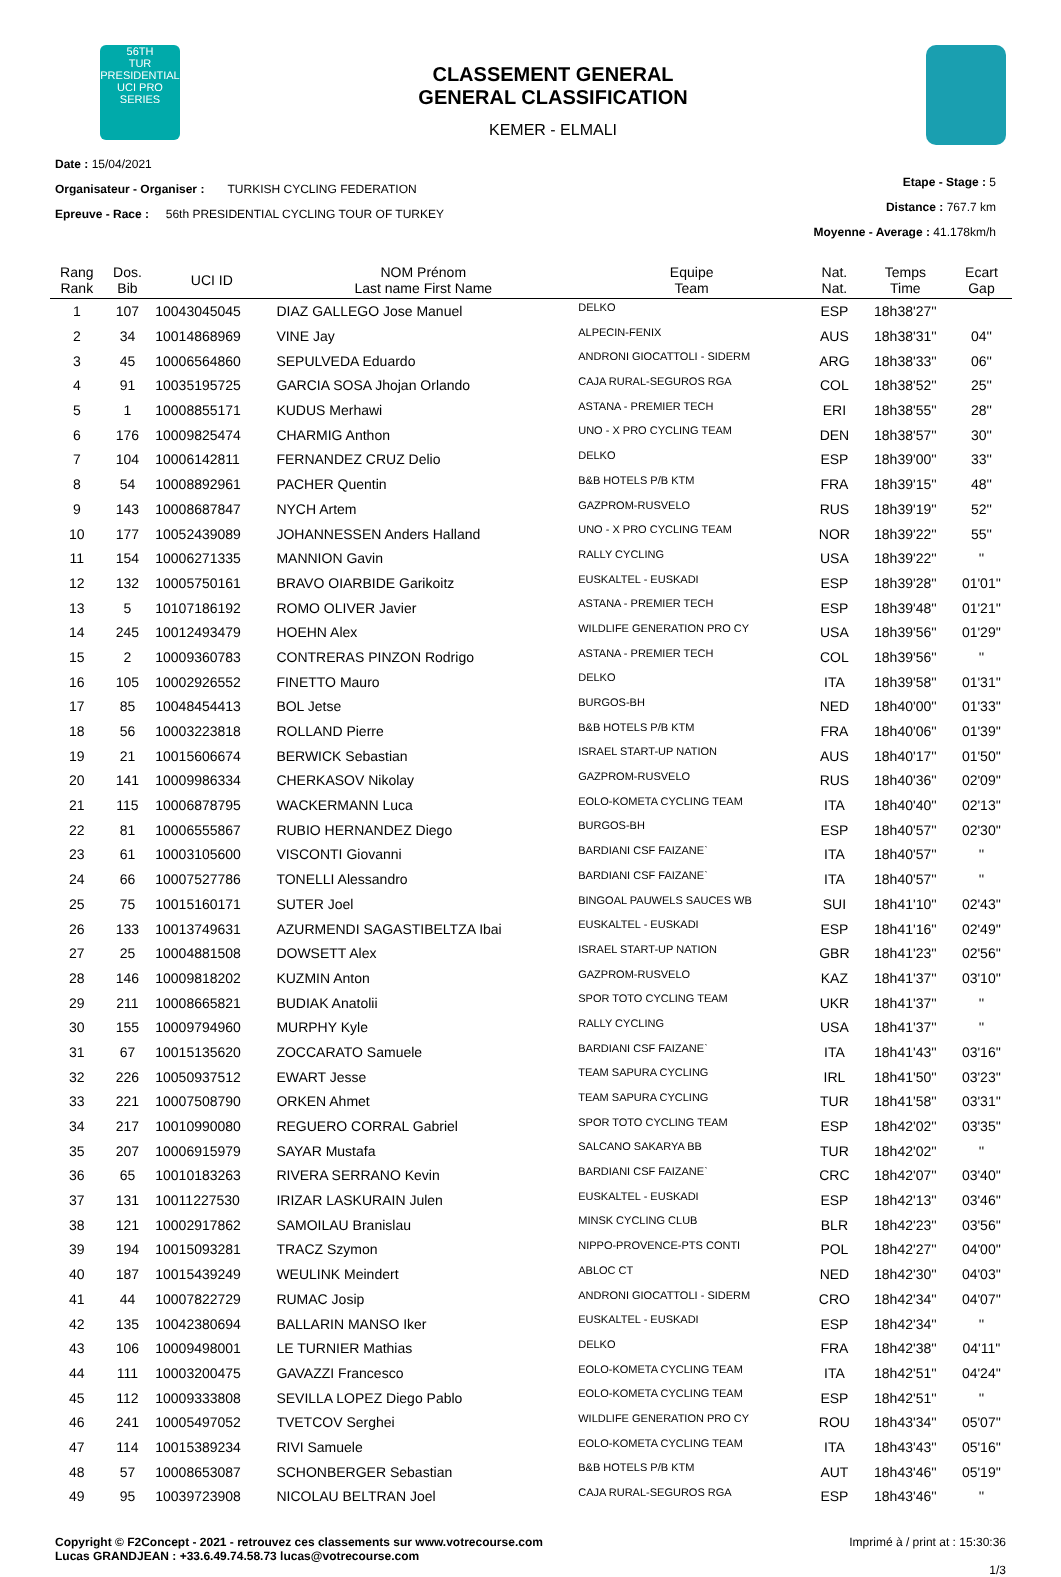56TH
TUR
PRESIDENTIAL
UCI PRO SERIES
CLASSEMENT GENERAL
GENERAL CLASSIFICATION
KEMER - ELMALI
Date : 15/04/2021
Organisateur - Organiser : TURKISH CYCLING FEDERATION
Epreuve - Race : 56th PRESIDENTIAL CYCLING TOUR OF TURKEY
Etape - Stage : 5
Distance : 767.7 km
Moyenne - Average : 41.178km/h
| Rang Rank | Dos. Bib | UCI ID | NOM Prénom Last name First Name | Equipe Team | Nat. Nat. | Temps Time | Ecart Gap |
| --- | --- | --- | --- | --- | --- | --- | --- |
| 1 | 107 | 10043045045 | DIAZ GALLEGO Jose Manuel | DELKO | ESP | 18h38'27'' | |
| 2 | 34 | 10014868969 | VINE Jay | ALPECIN-FENIX | AUS | 18h38'31'' | 04'' |
| 3 | 45 | 10006564860 | SEPULVEDA Eduardo | ANDRONI GIOCATTOLI - SIDERM | ARG | 18h38'33'' | 06'' |
| 4 | 91 | 10035195725 | GARCIA SOSA Jhojan Orlando | CAJA RURAL-SEGUROS RGA | COL | 18h38'52'' | 25'' |
| 5 | 1 | 10008855171 | KUDUS Merhawi | ASTANA - PREMIER TECH | ERI | 18h38'55'' | 28'' |
| 6 | 176 | 10009825474 | CHARMIG Anthon | UNO - X PRO CYCLING TEAM | DEN | 18h38'57'' | 30'' |
| 7 | 104 | 10006142811 | FERNANDEZ CRUZ Delio | DELKO | ESP | 18h39'00'' | 33'' |
| 8 | 54 | 10008892961 | PACHER Quentin | B&B HOTELS P/B KTM | FRA | 18h39'15'' | 48'' |
| 9 | 143 | 10008687847 | NYCH Artem | GAZPROM-RUSVELO | RUS | 18h39'19'' | 52'' |
| 10 | 177 | 10052439089 | JOHANNESSEN Anders Halland | UNO - X PRO CYCLING TEAM | NOR | 18h39'22'' | 55'' |
| 11 | 154 | 10006271335 | MANNION Gavin | RALLY CYCLING | USA | 18h39'22'' | '' |
| 12 | 132 | 10005750161 | BRAVO OIARBIDE Garikoitz | EUSKALTEL - EUSKADI | ESP | 18h39'28'' | 01'01'' |
| 13 | 5 | 10107186192 | ROMO OLIVER Javier | ASTANA - PREMIER TECH | ESP | 18h39'48'' | 01'21'' |
| 14 | 245 | 10012493479 | HOEHN Alex | WILDLIFE GENERATION PRO CY | USA | 18h39'56'' | 01'29'' |
| 15 | 2 | 10009360783 | CONTRERAS PINZON Rodrigo | ASTANA - PREMIER TECH | COL | 18h39'56'' | '' |
| 16 | 105 | 10002926552 | FINETTO Mauro | DELKO | ITA | 18h39'58'' | 01'31'' |
| 17 | 85 | 10048454413 | BOL Jetse | BURGOS-BH | NED | 18h40'00'' | 01'33'' |
| 18 | 56 | 10003223818 | ROLLAND Pierre | B&B HOTELS P/B KTM | FRA | 18h40'06'' | 01'39'' |
| 19 | 21 | 10015606674 | BERWICK Sebastian | ISRAEL START-UP NATION | AUS | 18h40'17'' | 01'50'' |
| 20 | 141 | 10009986334 | CHERKASOV Nikolay | GAZPROM-RUSVELO | RUS | 18h40'36'' | 02'09'' |
| 21 | 115 | 10006878795 | WACKERMANN Luca | EOLO-KOMETA CYCLING TEAM | ITA | 18h40'40'' | 02'13'' |
| 22 | 81 | 10006555867 | RUBIO HERNANDEZ Diego | BURGOS-BH | ESP | 18h40'57'' | 02'30'' |
| 23 | 61 | 10003105600 | VISCONTI Giovanni | BARDIANI CSF FAIZANE` | ITA | 18h40'57'' | '' |
| 24 | 66 | 10007527786 | TONELLI Alessandro | BARDIANI CSF FAIZANE` | ITA | 18h40'57'' | '' |
| 25 | 75 | 10015160171 | SUTER Joel | BINGOAL PAUWELS SAUCES WB | SUI | 18h41'10'' | 02'43'' |
| 26 | 133 | 10013749631 | AZURMENDI SAGASTIBELTZA Ibai | EUSKALTEL - EUSKADI | ESP | 18h41'16'' | 02'49'' |
| 27 | 25 | 10004881508 | DOWSETT Alex | ISRAEL START-UP NATION | GBR | 18h41'23'' | 02'56'' |
| 28 | 146 | 10009818202 | KUZMIN Anton | GAZPROM-RUSVELO | KAZ | 18h41'37'' | 03'10'' |
| 29 | 211 | 10008665821 | BUDIAK Anatolii | SPOR TOTO CYCLING TEAM | UKR | 18h41'37'' | '' |
| 30 | 155 | 10009794960 | MURPHY Kyle | RALLY CYCLING | USA | 18h41'37'' | '' |
| 31 | 67 | 10015135620 | ZOCCARATO Samuele | BARDIANI CSF FAIZANE` | ITA | 18h41'43'' | 03'16'' |
| 32 | 226 | 10050937512 | EWART Jesse | TEAM SAPURA CYCLING | IRL | 18h41'50'' | 03'23'' |
| 33 | 221 | 10007508790 | ORKEN Ahmet | TEAM SAPURA CYCLING | TUR | 18h41'58'' | 03'31'' |
| 34 | 217 | 10010990080 | REGUERO CORRAL Gabriel | SPOR TOTO CYCLING TEAM | ESP | 18h42'02'' | 03'35'' |
| 35 | 207 | 10006915979 | SAYAR Mustafa | SALCANO SAKARYA BB | TUR | 18h42'02'' | '' |
| 36 | 65 | 10010183263 | RIVERA SERRANO Kevin | BARDIANI CSF FAIZANE` | CRC | 18h42'07'' | 03'40'' |
| 37 | 131 | 10011227530 | IRIZAR LASKURAIN Julen | EUSKALTEL - EUSKADI | ESP | 18h42'13'' | 03'46'' |
| 38 | 121 | 10002917862 | SAMOILAU Branislau | MINSK CYCLING CLUB | BLR | 18h42'23'' | 03'56'' |
| 39 | 194 | 10015093281 | TRACZ Szymon | NIPPO-PROVENCE-PTS CONTI | POL | 18h42'27'' | 04'00'' |
| 40 | 187 | 10015439249 | WEULINK Meindert | ABLOC CT | NED | 18h42'30'' | 04'03'' |
| 41 | 44 | 10007822729 | RUMAC Josip | ANDRONI GIOCATTOLI - SIDERM | CRO | 18h42'34'' | 04'07'' |
| 42 | 135 | 10042380694 | BALLARIN MANSO Iker | EUSKALTEL - EUSKADI | ESP | 18h42'34'' | '' |
| 43 | 106 | 10009498001 | LE TURNIER Mathias | DELKO | FRA | 18h42'38'' | 04'11'' |
| 44 | 111 | 10003200475 | GAVAZZI Francesco | EOLO-KOMETA CYCLING TEAM | ITA | 18h42'51'' | 04'24'' |
| 45 | 112 | 10009333808 | SEVILLA LOPEZ Diego Pablo | EOLO-KOMETA CYCLING TEAM | ESP | 18h42'51'' | '' |
| 46 | 241 | 10005497052 | TVETCOV Serghei | WILDLIFE GENERATION PRO CY | ROU | 18h43'34'' | 05'07'' |
| 47 | 114 | 10015389234 | RIVI Samuele | EOLO-KOMETA CYCLING TEAM | ITA | 18h43'43'' | 05'16'' |
| 48 | 57 | 10008653087 | SCHONBERGER Sebastian | B&B HOTELS P/B KTM | AUT | 18h43'46'' | 05'19'' |
| 49 | 95 | 10039723908 | NICOLAU BELTRAN Joel | CAJA RURAL-SEGUROS RGA | ESP | 18h43'46'' | '' |
Copyright © F2Concept - 2021 - retrouvez ces classements sur www.votrecourse.com
Lucas GRANDJEAN : +33.6.49.74.58.73 lucas@votrecourse.com
Imprimé à / print at : 15:30:36
1/3